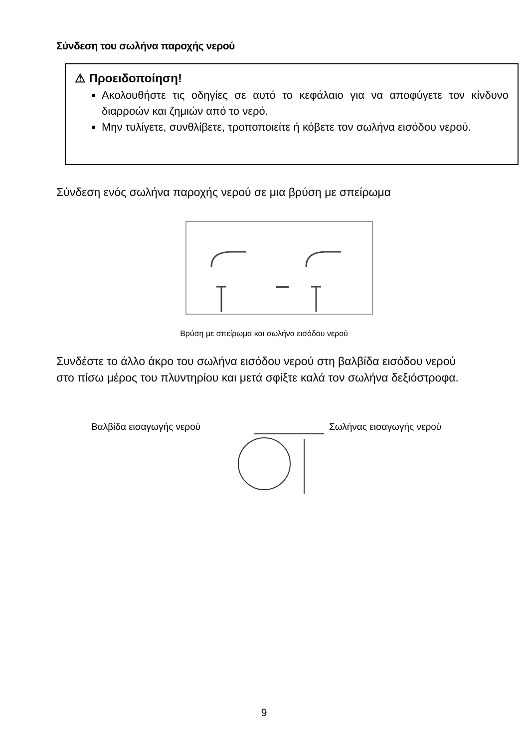Σύνδεση του σωλήνα παροχής νερού
⚠ Προειδοποίηση!
Ακολουθήστε τις οδηγίες σε αυτό το κεφάλαιο για να αποφύγετε τον κίνδυνο διαρροών και ζημιών από το νερό.
Μην τυλίγετε, συνθλίβετε, τροποποιείτε ή κόβετε τον σωλήνα εισόδου νερού.
Σύνδεση ενός σωλήνα παροχής νερού σε μια βρύση με σπείρωμα
Βρύση με σπείρωμα και σωλήνα εισόδου νερού
Συνδέστε το άλλο άκρο του σωλήνα εισόδου νερού στη βαλβίδα εισόδου νερού
στο πίσω μέρος του πλυντηρίου και μετά σφίξτε καλά τον σωλήνα δεξιόστροφα.
Βαλβίδα εισαγωγής νερού Σωλήνας εισαγωγής νερού
9